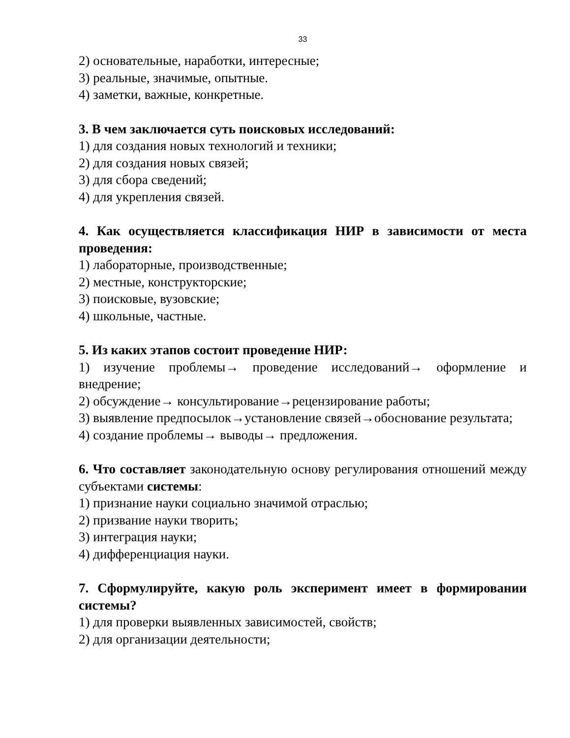33
2) основательные, наработки, интересные;
3) реальные, значимые, опытные.
4) заметки, важные, конкретные.
3. В чем заключается суть поисковых исследований:
1) для создания новых технологий и техники;
2) для создания новых связей;
3) для сбора сведений;
4) для укрепления связей.
4. Как осуществляется классификация НИР в зависимости от места проведения:
1) лабораторные, производственные;
2) местные, конструкторские;
3) поисковые, вузовские;
4) школьные, частные.
5. Из каких этапов состоит проведение НИР:
1) изучение проблемы→ проведение исследований→ оформление и внедрение;
2) обсуждение→ консультирование→рецензирование работы;
3) выявление предпосылок→установление связей→обоснование результата;
4) создание проблемы→ выводы→ предложения.
6. Что составляет законодательную основу регулирования отношений между субъектами системы:
1) признание науки социально значимой отраслью;
2) призвание науки творить;
3) интеграция науки;
4) дифференциация науки.
7. Сформулируйте, какую роль эксперимент имеет в формировании системы?
1) для проверки выявленных зависимостей, свойств;
2) для организации деятельности;